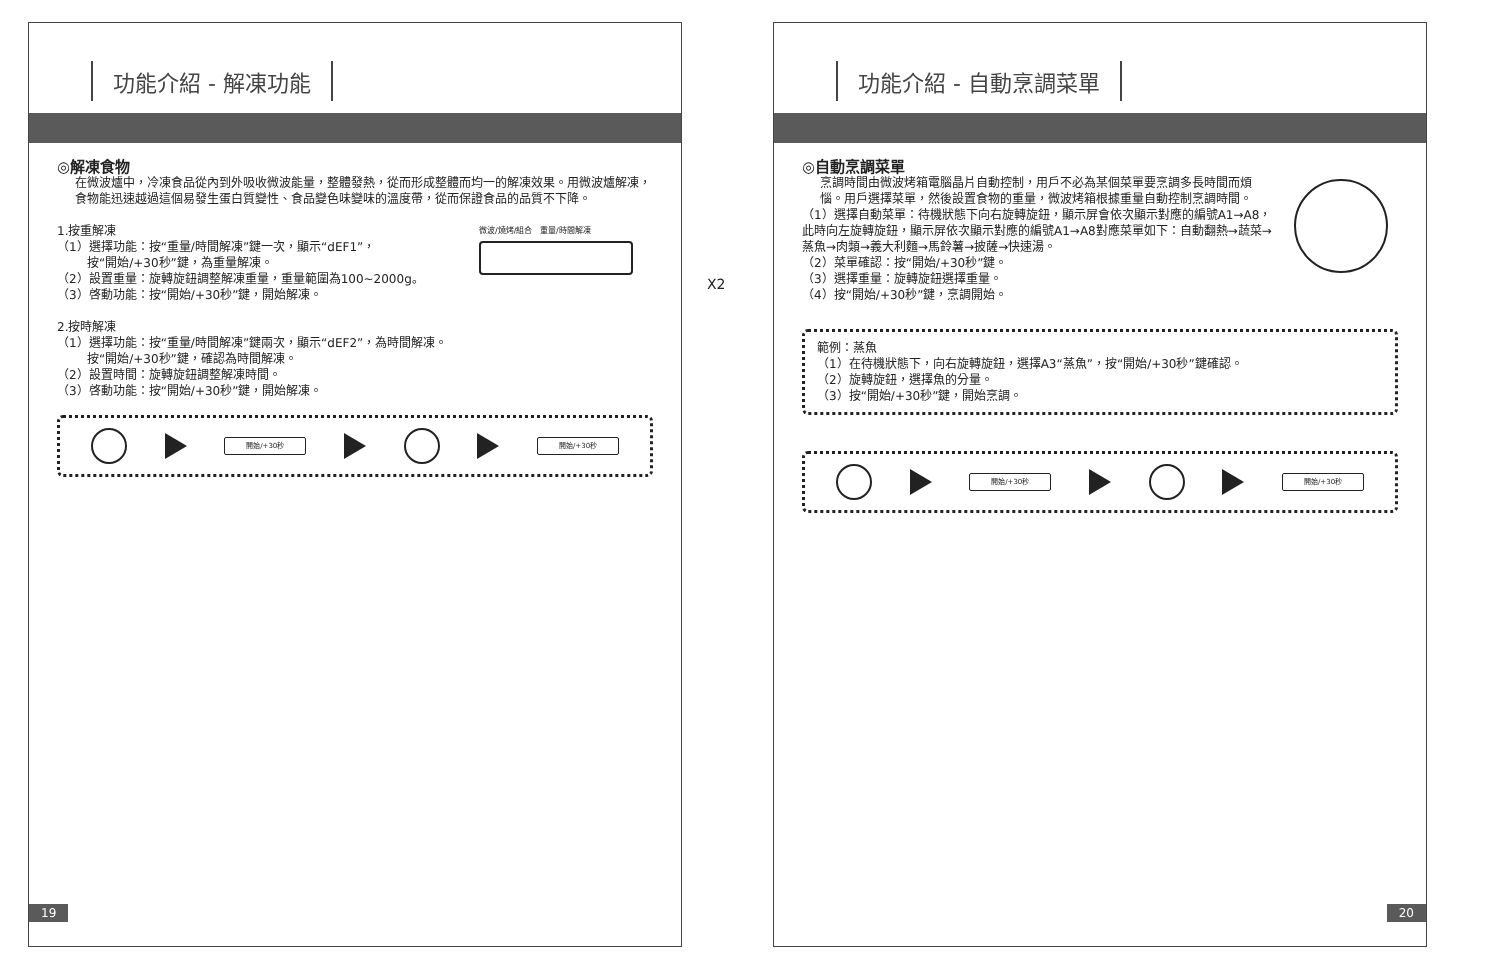功能介紹 - 解凍功能
◎解凍食物
在微波爐中，冷凍食品從內到外吸收微波能量，整體發熱，從而形成整體而均一的解凍效果。用微波爐解凍，食物能迅速越過這個易發生蛋白質變性、食品變色味變味的溫度帶，從而保證食品的品質不下降。
1.按重解凍
（1）選擇功能：按“重量/時間解凍”鍵一次，顯示“dEF1”，
按“開始/+30秒”鍵，為重量解凍。
（2）設置重量：旋轉旋鈕調整解凍重量，重量範圍為100~2000g。
（3）啓動功能：按“開始/+30秒”鍵，開始解凍。
微波/燒烤/組合 重量/時間解凍
2.按時解凍
（1）選擇功能：按“重量/時間解凍”鍵兩次，顯示“dEF2”，為時間解凍。
按“開始/+30秒”鍵，確認為時間解凍。
（2）設置時間：旋轉旋鈕調整解凍時間。
（3）啓動功能：按“開始/+30秒”鍵，開始解凍。
開始/+30秒 開始/+30秒
19
X2
功能介紹 - 自動烹調菜單
◎自動烹調菜單
烹調時間由微波烤箱電腦晶片自動控制，用戶不必為某個菜單要烹調多長時間而煩惱。用戶選擇菜單，然後設置食物的重量，微波烤箱根據重量自動控制烹調時間。
（1）選擇自動菜單：待機狀態下向右旋轉旋鈕，顯示屏會依次顯示對應的編號A1→A8，此時向左旋轉旋鈕，顯示屏依次顯示對應的編號A1→A8對應菜單如下：自動翻熱→蔬菜→蒸魚→肉類→義大利麵→馬鈴薯→披薩→快速湯。
（2）菜單確認：按“開始/+30秒”鍵。
（3）選擇重量：旋轉旋鈕選擇重量。
（4）按“開始/+30秒”鍵，烹調開始。
範例：蒸魚
（1）在待機狀態下，向右旋轉旋鈕，選擇A3“蒸魚”，按“開始/+30秒”鍵確認。
（2）旋轉旋鈕，選擇魚的分量。
（3）按“開始/+30秒”鍵，開始烹調。
開始/+30秒 開始/+30秒
20